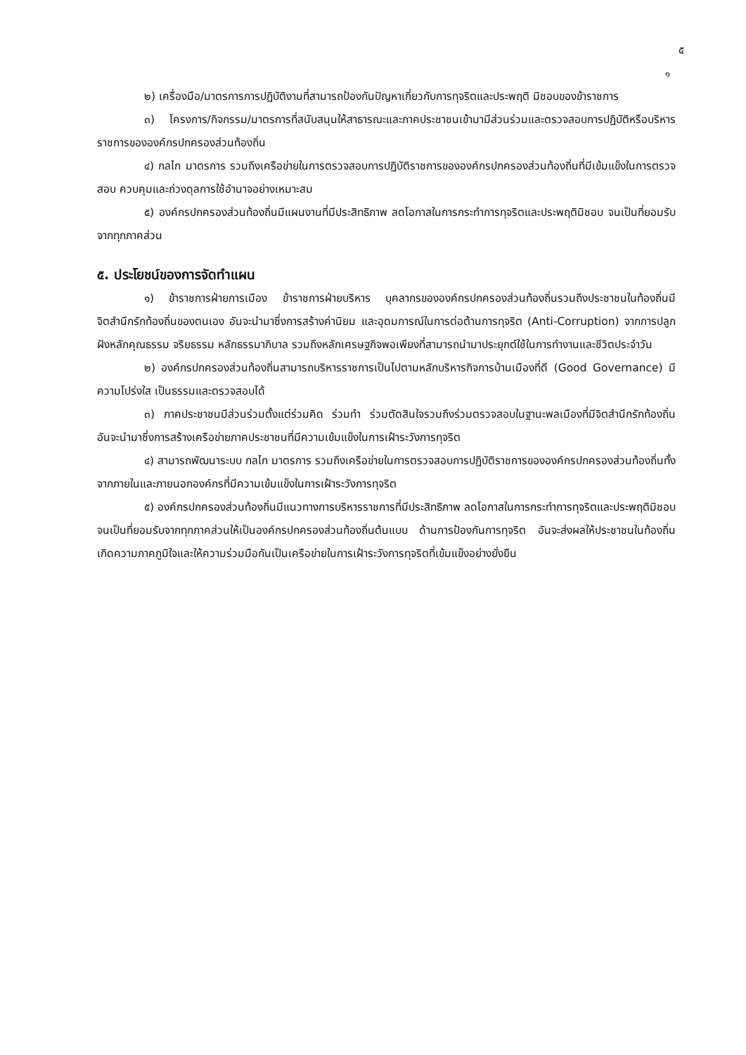๕
๑
๒) เครื่องมือ/มาตรการการปฏิบัติงานที่สามารถป้องกันปัญหาเกี่ยวกับการทุจริตและประพฤติ มิชอบของข้าราชการ
๓) โครงการ/กิจกรรม/มาตรการที่สนับสนุนให้สาธารณะและภาคประชาชนเข้ามามีส่วนร่วมและตรวจสอบการปฏิบัติหรือบริหารราชการขององค์กรปกครองส่วนท้องถิ่น
๔) กลไก มาตรการ รวมถึงเครือข่ายในการตรวจสอบการปฏิบัติราชการขององค์กรปกครองส่วนท้องถิ่นที่มีเข้มแข็งในการตรวจสอบ ควบคุมและถ่วงดุลการใช้อำนาจอย่างเหมาะสม
๕) องค์กรปกครองส่วนท้องถิ่นมีแผนงานที่มีประสิทธิภาพ ลดโอกาสในการกระทำการทุจริตและประพฤติมิชอบ จนเป็นที่ยอมรับจากทุกภาคส่วน
๕. ประโยชน์ของการจัดทำแผน
๑) ข้าราชการฝ่ายการเมือง ข้าราชการฝ่ายบริหาร บุคลากรขององค์กรปกครองส่วนท้องถิ่นรวมถึงประชาชนในท้องถิ่นมีจิตสำนึกรักท้องถิ่นของตนเอง อันจะนำมาซึ่งการสร้างค่านิยม และอุดมการณ์ในการต่อต้านการทุจริต (Anti-Corruption) จากการปลูกฝังหลักคุณธรรม จริยธรรม หลักธรรมาภิบาล รวมถึงหลักเศรษฐกิจพอเพียงที่สามารถนำมาประยุกต์ใช้ในการทำงานและชีวิตประจำวัน
๒) องค์กรปกครองส่วนท้องถิ่นสามารถบริหารราชการเป็นไปตามหลักบริหารกิจการบ้านเมืองที่ดี (Good Governance) มีความโปร่งใส เป็นธรรมและตรวจสอบได้
๓) ภาคประชาชนมีส่วนร่วมตั้งแต่ร่วมคิด ร่วมทำ ร่วมตัดสินใจรวมถึงร่วมตรวจสอบในฐานะพลเมืองที่มีจิตสำนึกรักท้องถิ่น อันจะนำมาซึ่งการสร้างเครือข่ายภาคประชาชนที่มีความเข้มแข็งในการเฝ้าระวังการทุจริต
๔) สามารถพัฒนาระบบ กลไก มาตรการ รวมถึงเครือข่ายในการตรวจสอบการปฏิบัติราชการขององค์กรปกครองส่วนท้องถิ่นทั้งจากภายในและภายนอกองค์กรที่มีความเข้มแข็งในการเฝ้าระวังการทุจริต
๕) องค์กรปกครองส่วนท้องถิ่นมีแนวทางการบริหารราชการที่มีประสิทธิภาพ ลดโอกาสในการกระทำการทุจริตและประพฤติมิชอบ จนเป็นที่ยอมรับจากทุกภาคส่วนให้เป็นองค์กรปกครองส่วนท้องถิ่นต้นแบบ ด้านการป้องกันการทุจริต อันจะส่งผลให้ประชาชนในท้องถิ่นเกิดความภาคภูมิใจและให้ความร่วมมือกันเป็นเครือข่ายในการเฝ้าระวังการทุจริตที่เข้มแข็งอย่างยั่งยืน